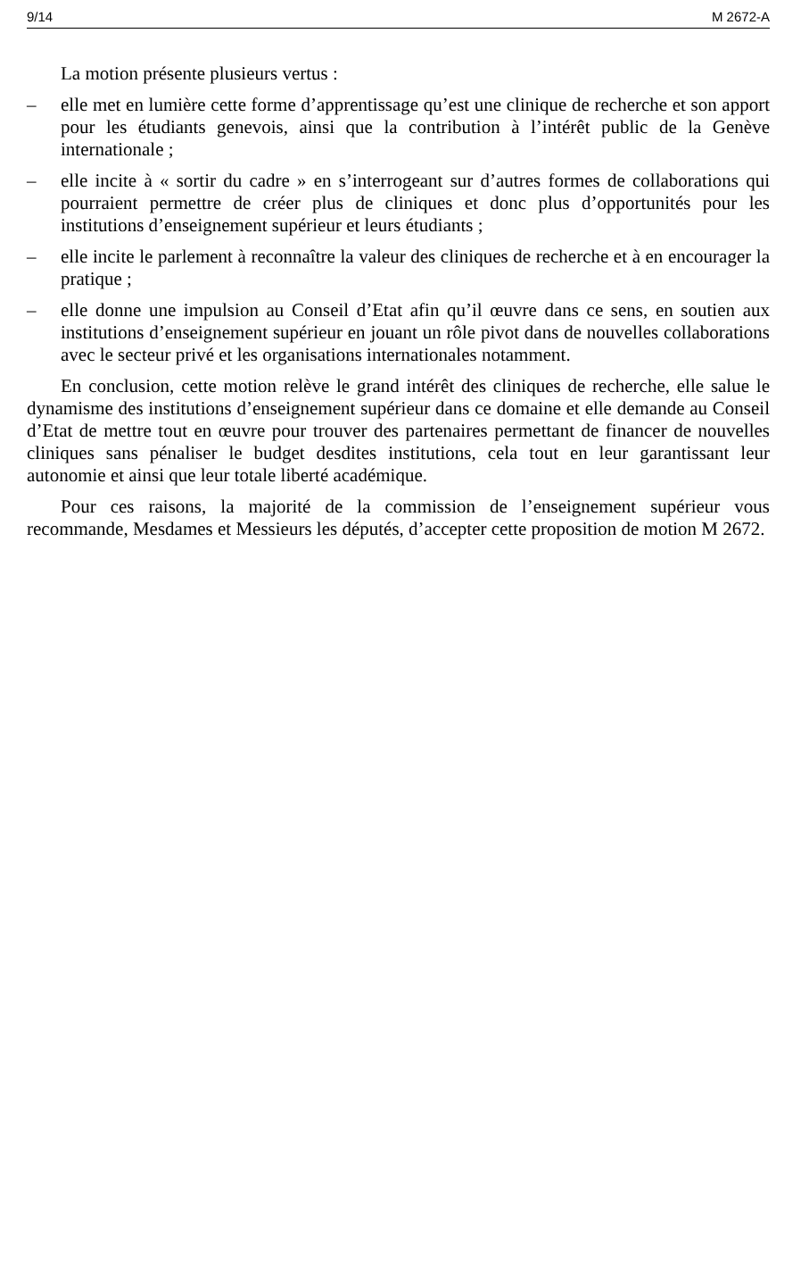9/14 M 2672-A
La motion présente plusieurs vertus :
– elle met en lumière cette forme d’apprentissage qu’est une clinique de recherche et son apport pour les étudiants genevois, ainsi que la contribution à l’intérêt public de la Genève internationale ;
– elle incite à « sortir du cadre » en s’interrogeant sur d’autres formes de collaborations qui pourraient permettre de créer plus de cliniques et donc plus d’opportunités pour les institutions d’enseignement supérieur et leurs étudiants ;
– elle incite le parlement à reconnaître la valeur des cliniques de recherche et à en encourager la pratique ;
– elle donne une impulsion au Conseil d’Etat afin qu’il œuvre dans ce sens, en soutien aux institutions d’enseignement supérieur en jouant un rôle pivot dans de nouvelles collaborations avec le secteur privé et les organisations internationales notamment.
En conclusion, cette motion relève le grand intérêt des cliniques de recherche, elle salue le dynamisme des institutions d’enseignement supérieur dans ce domaine et elle demande au Conseil d’Etat de mettre tout en œuvre pour trouver des partenaires permettant de financer de nouvelles cliniques sans pénaliser le budget desdites institutions, cela tout en leur garantissant leur autonomie et ainsi que leur totale liberté académique.
Pour ces raisons, la majorité de la commission de l’enseignement supérieur vous recommande, Mesdames et Messieurs les députés, d’accepter cette proposition de motion M 2672.